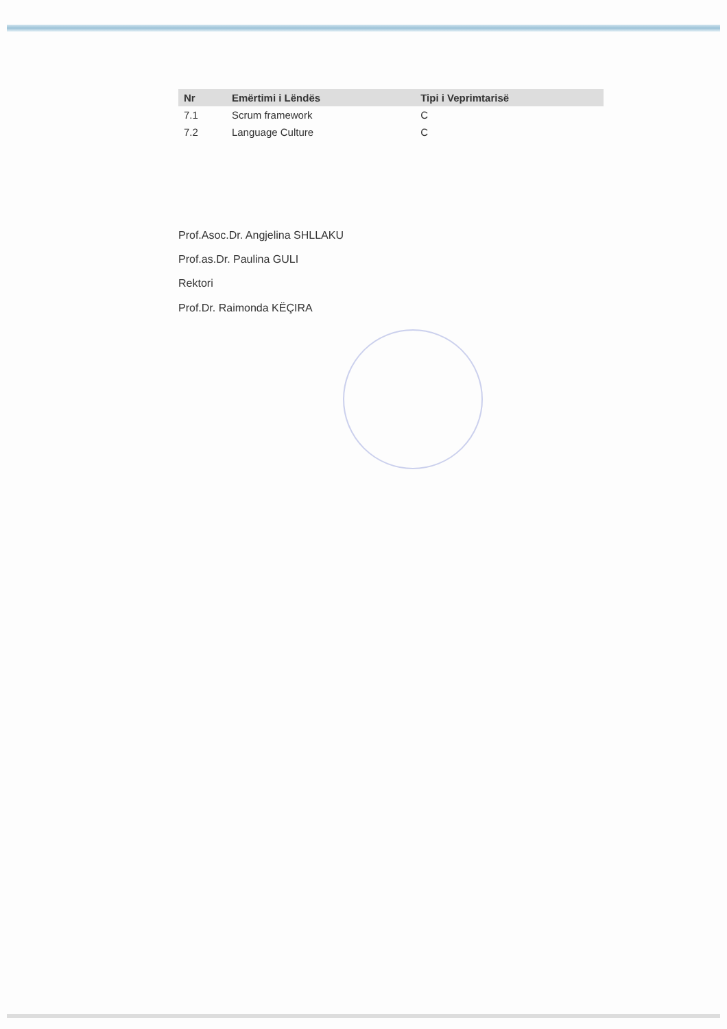| Nr | Emërtimi i Lëndës | Tipi i Veprimtarisë |
| --- | --- | --- |
| 7.1 | Scrum framework | C |
| 7.2 | Language Culture | C |
Prof.Asoc.Dr. Angjelina SHLLAKU
Prof.as.Dr. Paulina GULI
Rektori
Prof.Dr. Raimonda KËÇIRA